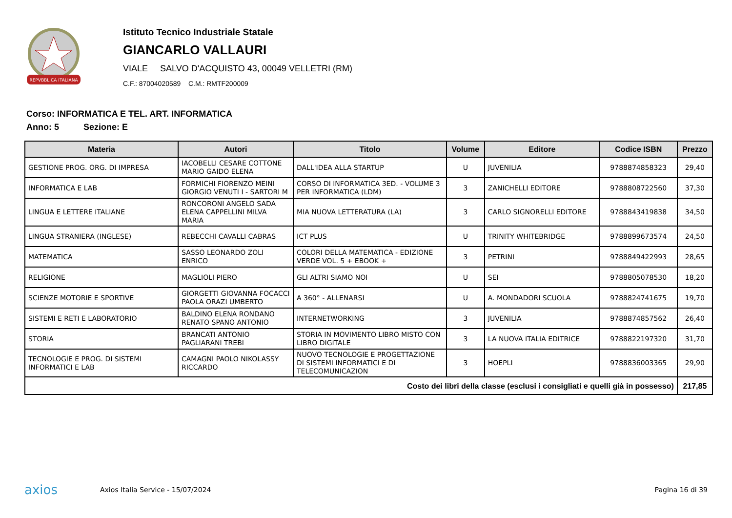REPVBBLICA ITALIANA
Istituto Tecnico Industriale Statale
GIANCARLO VALLAURI
VIALE SALVO D'ACQUISTO 43, 00049 VELLETRI (RM)
C.F.: 87004020589 C.M.: RMTF200009
Corso: INFORMATICA E TEL. ART. INFORMATICA
Anno: 5 Sezione: E
| Materia | Autori | Titolo | Volume | Editore | Codice ISBN | Prezzo |
| --- | --- | --- | --- | --- | --- | --- |
| GESTIONE PROG. ORG. DI IMPRESA | IACOBELLI CESARE COTTONE MARIO GAIDO ELENA | DALL'IDEA ALLA STARTUP | U | JUVENILIA | 9788874858323 | 29,40 |
| INFORMATICA E LAB | FORMICHI FIORENZO MEINI GIORGIO VENUTI I - SARTORI M | CORSO DI INFORMATICA 3ED. - VOLUME 3 PER INFORMATICA (LDM) | 3 | ZANICHELLI EDITORE | 9788808722560 | 37,30 |
| LINGUA E LETTERE ITALIANE | RONCORONI ANGELO SADA ELENA CAPPELLINI MILVA MARIA | MIA NUOVA LETTERATURA (LA) | 3 | CARLO SIGNORELLI EDITORE | 9788843419838 | 34,50 |
| LINGUA STRANIERA (INGLESE) | REBECCHI CAVALLI CABRAS | ICT PLUS | U | TRINITY WHITEBRIDGE | 9788899673574 | 24,50 |
| MATEMATICA | SASSO LEONARDO ZOLI ENRICO | COLORI DELLA MATEMATICA - EDIZIONE VERDE VOL. 5 + EBOOK + | 3 | PETRINI | 9788849422993 | 28,65 |
| RELIGIONE | MAGLIOLI PIERO | GLI ALTRI SIAMO NOI | U | SEI | 9788805078530 | 18,20 |
| SCIENZE MOTORIE E SPORTIVE | GIORGETTI GIOVANNA FOCACCI PAOLA ORAZI UMBERTO | A 360° - ALLENARSI | U | A. MONDADORI SCUOLA | 9788824741675 | 19,70 |
| SISTEMI E RETI E LABORATORIO | BALDINO ELENA RONDANO RENATO SPANO ANTONIO | INTERNETWORKING | 3 | JUVENILIA | 9788874857562 | 26,40 |
| STORIA | BRANCATI ANTONIO PAGLIARANI TREBI | STORIA IN MOVIMENTO LIBRO MISTO CON LIBRO DIGITALE | 3 | LA NUOVA ITALIA EDITRICE | 9788822197320 | 31,70 |
| TECNOLOGIE E PROG. DI SISTEMI INFORMATICI E LAB | CAMAGNI PAOLO NIKOLASSY RICCARDO | NUOVO TECNOLOGIE E PROGETTAZIONE DI SISTEMI INFORMATICI E DI TELECOMUNICAZION | 3 | HOEPLI | 9788836003365 | 29,90 |
| Costo dei libri della classe (esclusi i consigliati e quelli già in possesso) | | | | | | 217,85 |
axios Axios Italia Service - 15/07/2024 Pagina 16 di 39